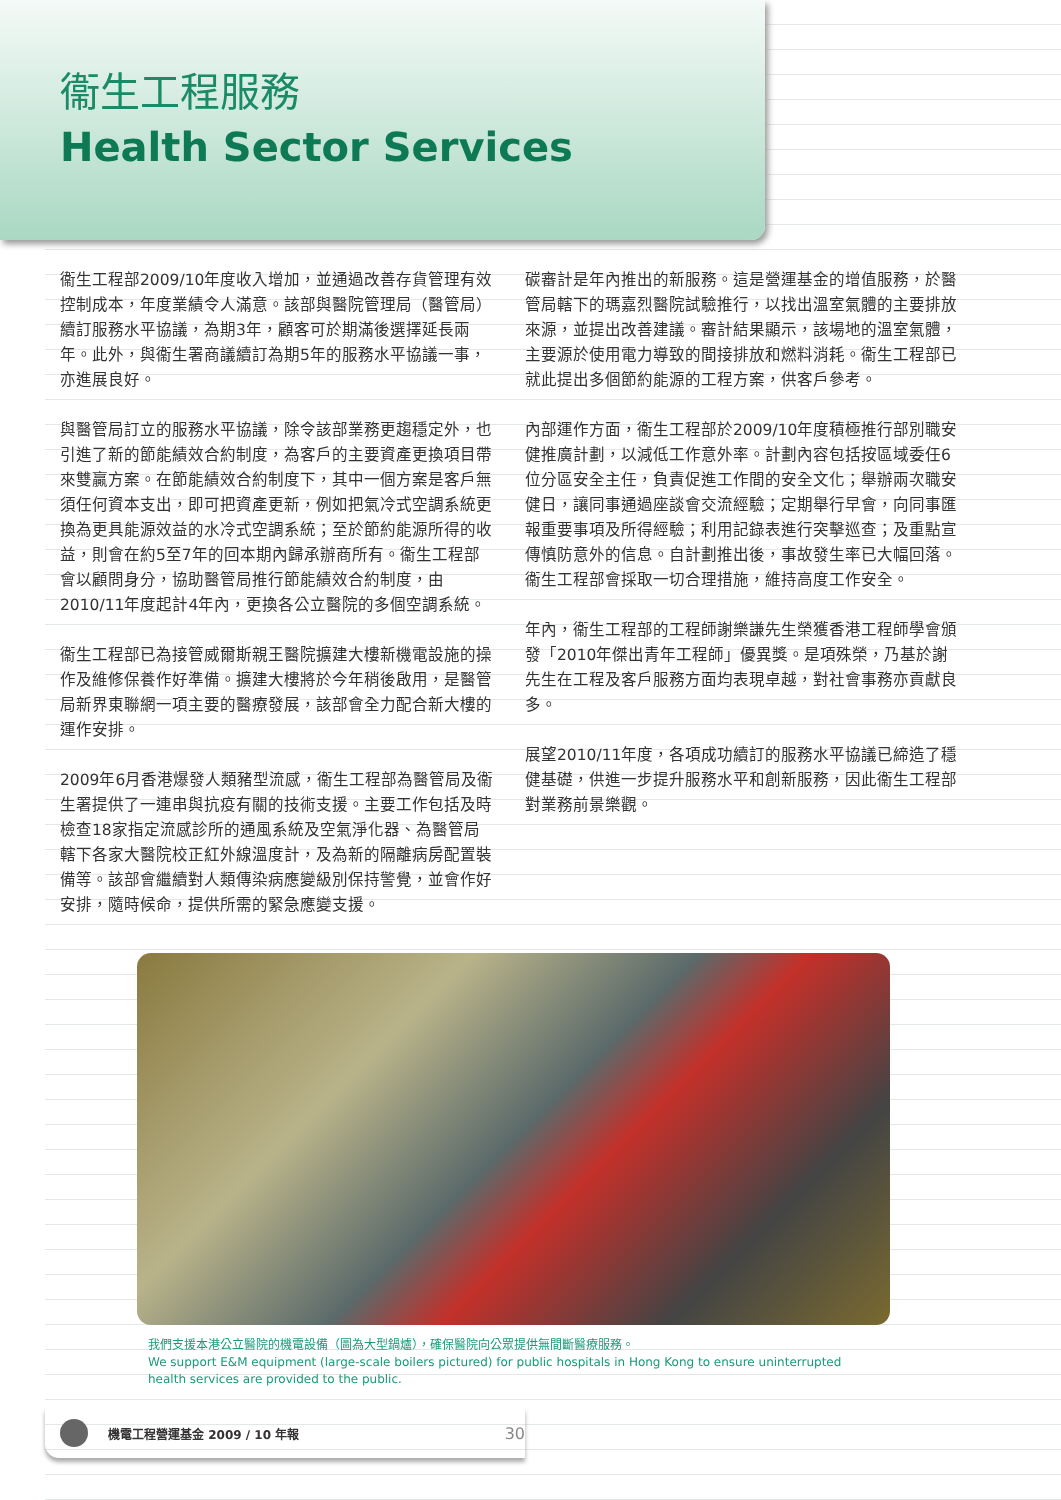衞生工程服務
Health Sector Services
衞生工程部2009/10年度收入增加，並通過改善存貨管理有效控制成本，年度業績令人滿意。該部與醫院管理局（醫管局）續訂服務水平協議，為期3年，顧客可於期滿後選擇延長兩年。此外，與衞生署商議續訂為期5年的服務水平協議一事，亦進展良好。
與醫管局訂立的服務水平協議，除令該部業務更趨穩定外，也引進了新的節能績效合約制度，為客戶的主要資產更換項目帶來雙贏方案。在節能績效合約制度下，其中一個方案是客戶無須任何資本支出，即可把資產更新，例如把氣冷式空調系統更換為更具能源效益的水冷式空調系統；至於節約能源所得的收益，則會在約5至7年的回本期內歸承辦商所有。衞生工程部會以顧問身分，協助醫管局推行節能績效合約制度，由2010/11年度起計4年內，更換各公立醫院的多個空調系統。
衞生工程部已為接管威爾斯親王醫院擴建大樓新機電設施的操作及維修保養作好準備。擴建大樓將於今年稍後啟用，是醫管局新界東聯網一項主要的醫療發展，該部會全力配合新大樓的運作安排。
2009年6月香港爆發人類豬型流感，衞生工程部為醫管局及衞生署提供了一連串與抗疫有關的技術支援。主要工作包括及時檢查18家指定流感診所的通風系統及空氣淨化器、為醫管局轄下各家大醫院校正紅外線溫度計，及為新的隔離病房配置裝備等。該部會繼續對人類傳染病應變級別保持警覺，並會作好安排，隨時候命，提供所需的緊急應變支援。
碳審計是年內推出的新服務。這是營運基金的增值服務，於醫管局轄下的瑪嘉烈醫院試驗推行，以找出溫室氣體的主要排放來源，並提出改善建議。審計結果顯示，該場地的溫室氣體，主要源於使用電力導致的間接排放和燃料消耗。衞生工程部已就此提出多個節約能源的工程方案，供客戶參考。
內部運作方面，衞生工程部於2009/10年度積極推行部別職安健推廣計劃，以減低工作意外率。計劃內容包括按區域委任6位分區安全主任，負責促進工作間的安全文化；舉辦兩次職安健日，讓同事通過座談會交流經驗；定期舉行早會，向同事匯報重要事項及所得經驗；利用記錄表進行突擊巡查；及重點宣傳慎防意外的信息。自計劃推出後，事故發生率已大幅回落。衞生工程部會採取一切合理措施，維持高度工作安全。
年內，衞生工程部的工程師謝樂謙先生榮獲香港工程師學會頒發「2010年傑出青年工程師」優異獎。是項殊榮，乃基於謝先生在工程及客戶服務方面均表現卓越，對社會事務亦貢獻良多。
展望2010/11年度，各項成功續訂的服務水平協議已締造了穩健基礎，供進一步提升服務水平和創新服務，因此衞生工程部對業務前景樂觀。
我們支援本港公立醫院的機電設備（圖為大型鍋爐），確保醫院向公眾提供無間斷醫療服務。
We support E&M equipment (large-scale boilers pictured) for public hospitals in Hong Kong to ensure uninterrupted health services are provided to the public.
機電工程營運基金 2009 / 10 年報 30